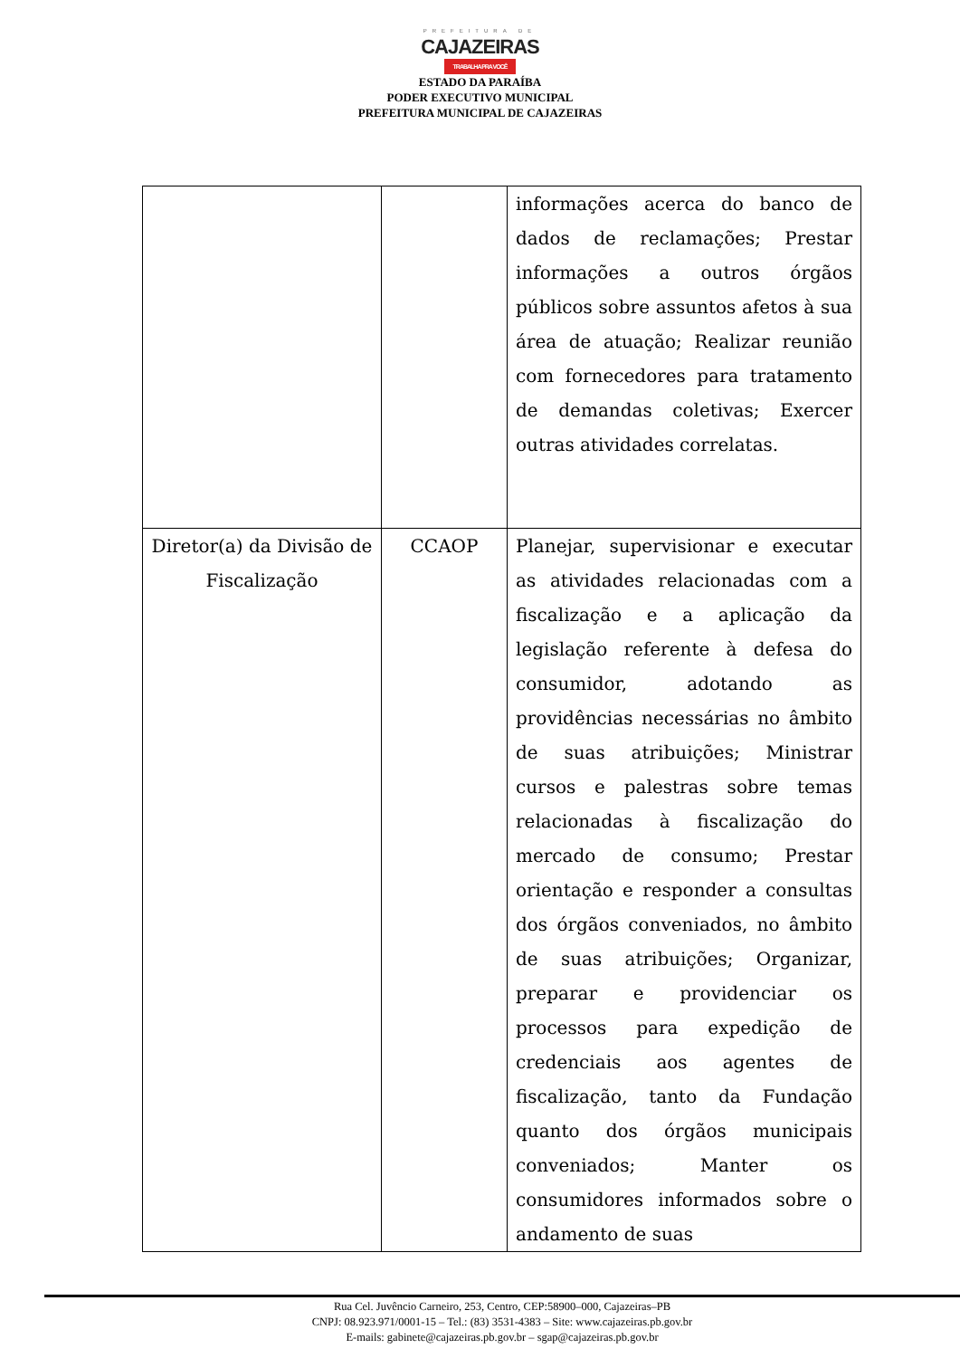PREFEITURA DE
CAJAZEIRAS
TRABALHA PRA VOCÊ
ESTADO DA PARAÍBA
PODER EXECUTIVO MUNICIPAL
PREFEITURA MUNICIPAL DE CAJAZEIRAS
| | | informações acerca do banco de dados de reclamações; Prestar informações a outros órgãos públicos sobre assuntos afetos à sua área de atuação; Realizar reunião com fornecedores para tratamento de demandas coletivas; Exercer outras atividades correlatas. |
| Diretor(a) da Divisão de Fiscalização | CCAOP | Planejar, supervisionar e executar as atividades relacionadas com a fiscalização e a aplicação da legislação referente à defesa do consumidor, adotando as providências necessárias no âmbito de suas atribuições; Ministrar cursos e palestras sobre temas relacionadas à fiscalização do mercado de consumo; Prestar orientação e responder a consultas dos órgãos conveniados, no âmbito de suas atribuições; Organizar, preparar e providenciar os processos para expedição de credenciais aos agentes de fiscalização, tanto da Fundação quanto dos órgãos municipais conveniados; Manter os consumidores informados sobre o andamento de suas |
Rua Cel. Juvêncio Carneiro, 253, Centro, CEP:58900–000, Cajazeiras–PB
CNPJ: 08.923.971/0001-15 – Tel.: (83) 3531-4383 – Site: www.cajazeiras.pb.gov.br
E-mails: gabinete@cajazeiras.pb.gov.br – sgap@cajazeiras.pb.gov.br